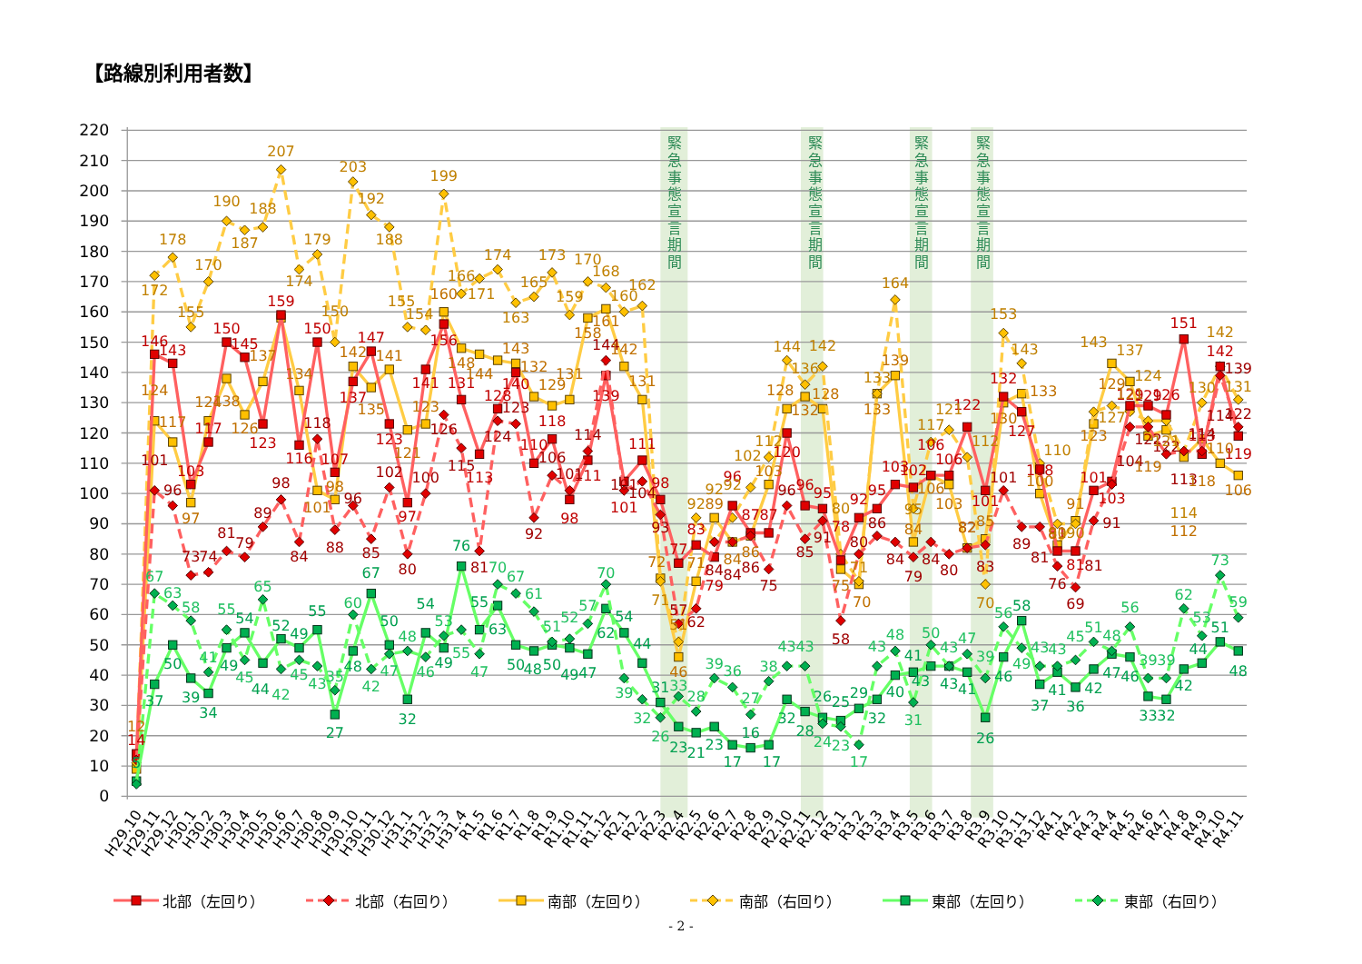【路線別利用者数】
0
10
20
30
40
50
60
70
80
90
100
110
120
130
140
150
160
170
180
190
200
210
220
緊 急 事 態 宣 言 期 間
緊 急 事 態 宣 言 期 間
緊 急 事 態 宣 言 期 間
緊 急 事 態 宣 言 期 間
14
146
143
103
117
150
145
123
159
116
150
107
137
147
123
97
141
156
131
113
128
140
110
118
98
111
139
101
111
98
77
83
79
96
87
87
120
96
95
78
92
95
103
102
106
106
122
101
132
127
108
81
81
101
103
129
129
126
151
113
142
119
101
96
73
74
81
79
89
98
84
118
88
96
85
102
80
100
126
115
81
124
123
92
106
101
114
144
101
104
93
57
62
84
84
86
75
96
85
91
58
80
86
84
79
84
80
82
83
101
89
81
76
69
81
91
104
122
122
113
114
114
139
122
12
124
117
97
124
138
126
137
134
101
98
142
135
141
121
123
160
148
144
143
132
129
131
158
161
142
131
72
46
71
89
84
86
103
128
132
128
75
70
133
139
84
106
103
82
85
130
133
100
83
91
123
129
121
119
112
118
110
106
172
178
155
170
190
187
188
207
174
179
150
203
192
188
155
154
199
166
171
174
163
165
173
159
170
168
160
162
71
51
92
92
92
102
112
144
136
142
80
71
133
164
95
117
121
112
70
153
143
110
90
90
143
127
137
124
121
114
130
142
131
5
37
50
39
34
49
54
44
52
49
55
27
48
67
50
32
54
49
76
55
63
50
48
50
49
47
62
54
44
31
23
21
23
17
16
17
32
28
26
25
29
32
40
41
43
43
41
26
46
58
37
41
36
42
47
46
33
32
42
44
51
48
67
63
58
41
55
45
65
42
45
43
35
60
42
47
48
46
53
55
47
70
67
61
51
52
57
70
39
32
26
33
28
39
36
27
38
43
43
24
23
17
43
48
31
50
43
47
39
56
49
43
43
45
51
48
56
39
39
62
53
73
59
H29.10
H29.11
H29.12
H30.1
H30.2
H30.3
H30.4
H30.5
H30.6
H30.7
H30.8
H30.9
H30.10
H30.11
H30.12
H31.1
H31.2
H31.3
H31.4
R1.5
R1.6
R1.7
R1.8
R1.9
R1.10
R1.11
R1.12
R2.1
R2.2
R2.3
R2.4
R2.5
R2.6
R2.7
R2.8
R2.9
R2.10
R2.11
R2.12
R3.1
R3.2
R3.3
R3.4
R3.5
R3.6
R3.7
R3.8
R3.9
R3.10
R3.11
R3.12
R4.1
R4.2
R4.3
R4.4
R4.5
R4.6
R4.7
R4.8
R4.9
R4.10
R4.11
北部（左回り） 北部（右回り） 南部（左回り） 南部（右回り） 東部（左回り） 東部（右回り）
- 2 -